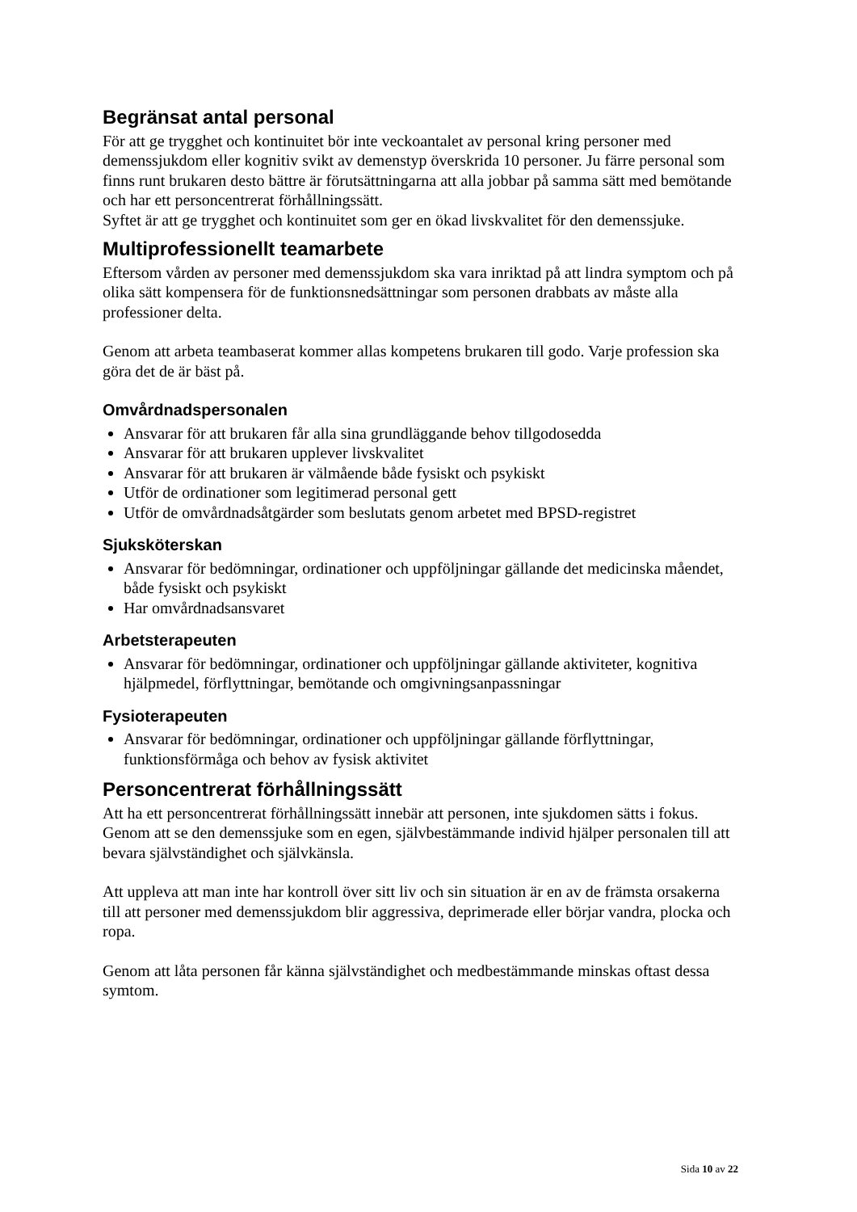Begränsat antal personal
För att ge trygghet och kontinuitet bör inte veckoantalet av personal kring personer med demenssjukdom eller kognitiv svikt av demenstyp överskrida 10 personer. Ju färre personal som finns runt brukaren desto bättre är förutsättningarna att alla jobbar på samma sätt med bemötande och har ett personcentrerat förhållningssätt.
Syftet är att ge trygghet och kontinuitet som ger en ökad livskvalitet för den demenssjuke.
Multiprofessionellt teamarbete
Eftersom vården av personer med demenssjukdom ska vara inriktad på att lindra symptom och på olika sätt kompensera för de funktionsnedsättningar som personen drabbats av måste alla professioner delta.
Genom att arbeta teambaserat kommer allas kompetens brukaren till godo. Varje profession ska göra det de är bäst på.
Omvårdnadspersonalen
Ansvarar för att brukaren får alla sina grundläggande behov tillgodosedda
Ansvarar för att brukaren upplever livskvalitet
Ansvarar för att brukaren är välmående både fysiskt och psykiskt
Utför de ordinationer som legitimerad personal gett
Utför de omvårdnadsåtgärder som beslutats genom arbetet med BPSD-registret
Sjuksköterskan
Ansvarar för bedömningar, ordinationer och uppföljningar gällande det medicinska måendet, både fysiskt och psykiskt
Har omvårdnadsansvaret
Arbetsterapeuten
Ansvarar för bedömningar, ordinationer och uppföljningar gällande aktiviteter, kognitiva hjälpmedel, förflyttningar, bemötande och omgivningsanpassningar
Fysioterapeuten
Ansvarar för bedömningar, ordinationer och uppföljningar gällande förflyttningar, funktionsförmåga och behov av fysisk aktivitet
Personcentrerat förhållningssätt
Att ha ett personcentrerat förhållningssätt innebär att personen, inte sjukdomen sätts i fokus. Genom att se den demenssjuke som en egen, självbestämmande individ hjälper personalen till att bevara självständighet och självkänsla.
Att uppleva att man inte har kontroll över sitt liv och sin situation är en av de främsta orsakerna till att personer med demenssjukdom blir aggressiva, deprimerade eller börjar vandra, plocka och ropa.
Genom att låta personen får känna självständighet och medbestämmande minskas oftast dessa symtom.
Sida 10 av 22